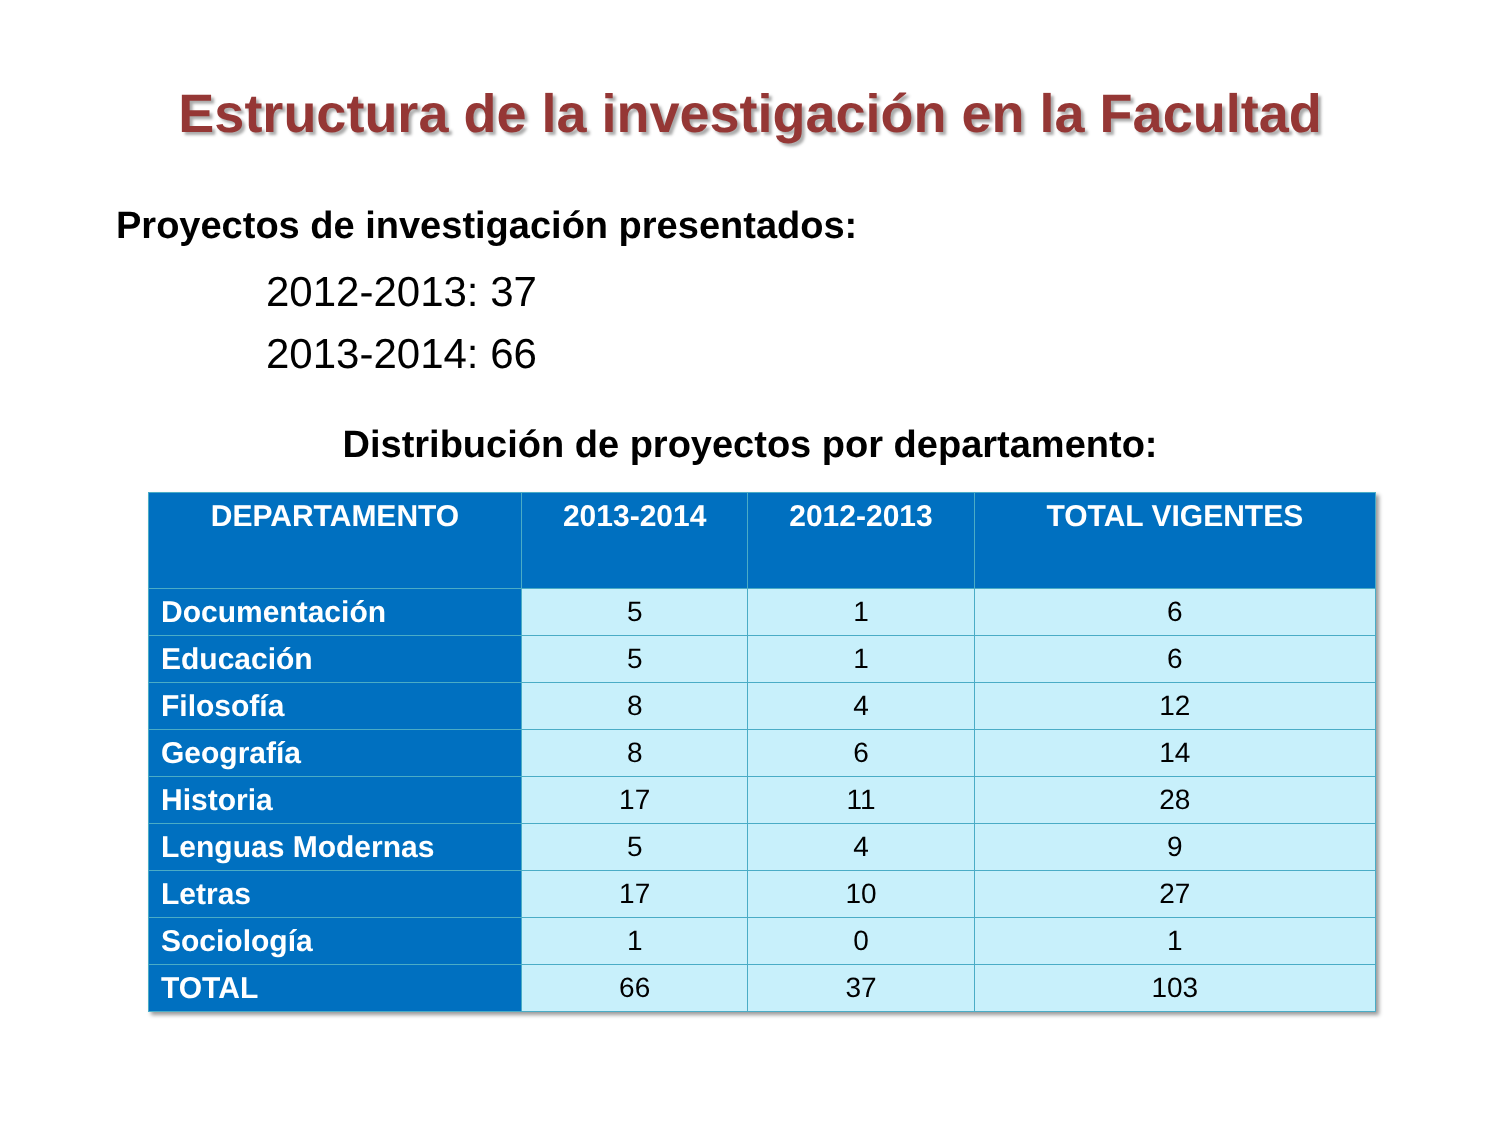Estructura de la investigación en la Facultad
Proyectos de investigación presentados:
2012-2013: 37
2013-2014: 66
Distribución de proyectos por departamento:
| DEPARTAMENTO | 2013-2014 | 2012-2013 | TOTAL VIGENTES |
| --- | --- | --- | --- |
| Documentación | 5 | 1 | 6 |
| Educación | 5 | 1 | 6 |
| Filosofía | 8 | 4 | 12 |
| Geografía | 8 | 6 | 14 |
| Historia | 17 | 11 | 28 |
| Lenguas Modernas | 5 | 4 | 9 |
| Letras | 17 | 10 | 27 |
| Sociología | 1 | 0 | 1 |
| TOTAL | 66 | 37 | 103 |